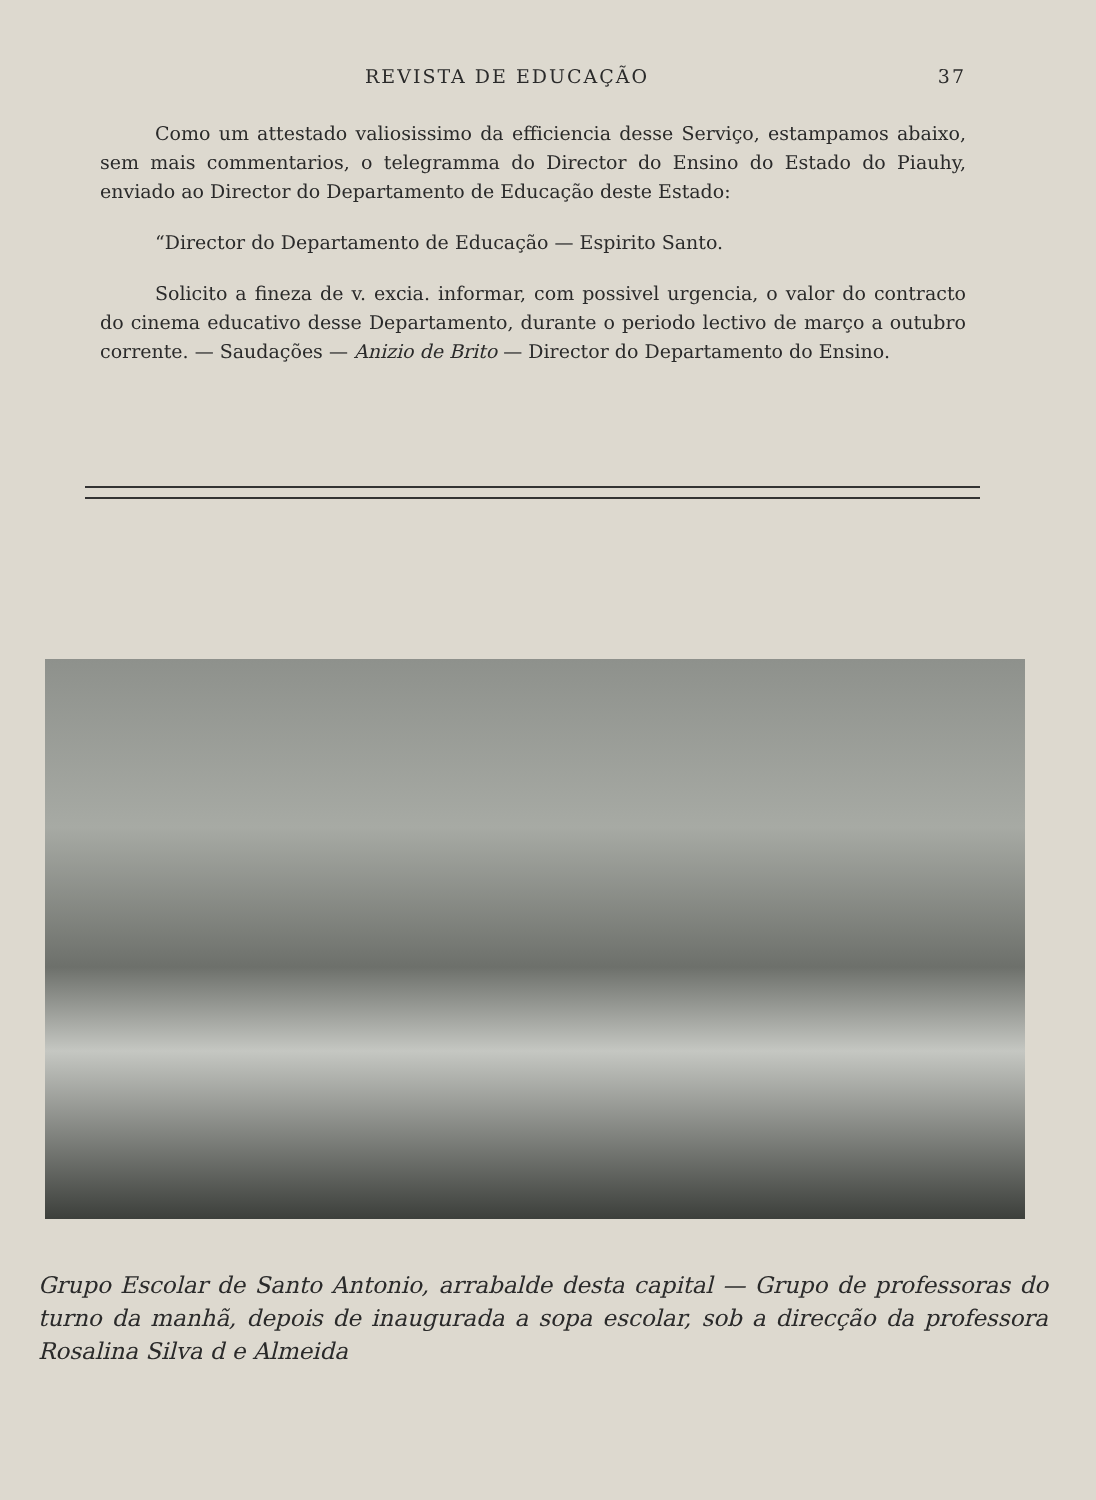REVISTA DE EDUCAÇÃO 37
Como um attestado valiosissimo da efficiencia desse Serviço, estampamos abaixo, sem mais commentarios, o telegramma do Director do Ensino do Estado do Piauhy, enviado ao Director do Departamento de Educação deste Estado:
“Director do Departamento de Educação — Espirito Santo.
Solicito a fineza de v. excia. informar, com possivel urgencia, o valor do contracto do cinema educativo desse Departamento, durante o periodo lectivo de março a outubro corrente. — Saudações — Anizio de Brito — Director do Departamento do Ensino.
Grupo Escolar de Santo Antonio, arrabalde desta capital — Grupo de professoras do turno da manhã, depois de inaugurada a sopa escolar, sob a direcção da professora Rosalina Silva d e Almeida